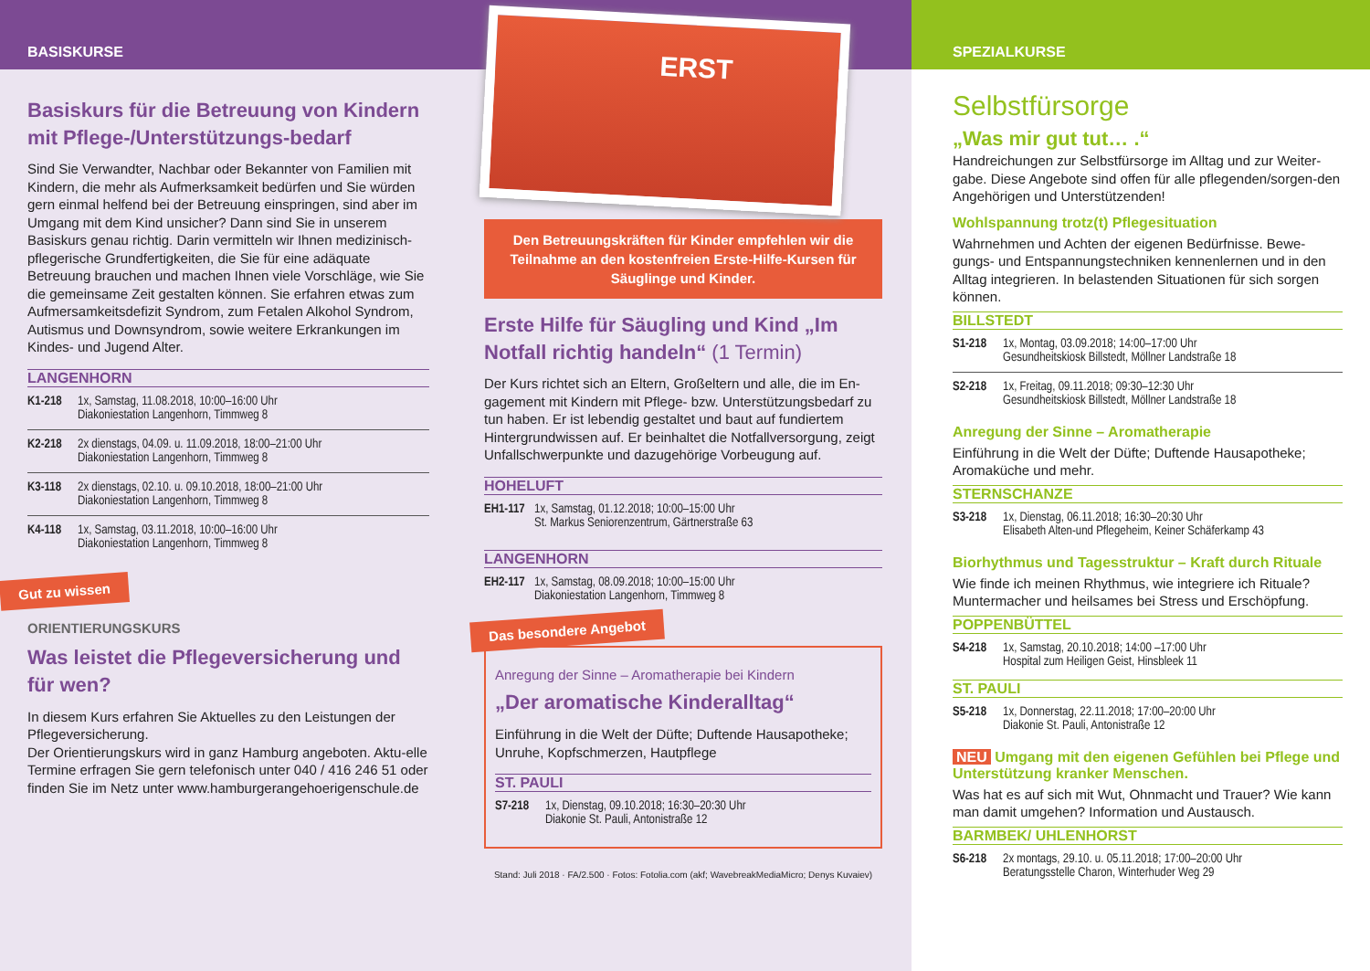BASISKURSE
Basiskurs für die Betreuung von Kindern mit Pflege-/Unterstützungs-bedarf
Sind Sie Verwandter, Nachbar oder Bekannter von Familien mit Kindern, die mehr als Aufmerksamkeit bedürfen und Sie würden gern einmal helfend bei der Betreuung einspringen, sind aber im Umgang mit dem Kind unsicher? Dann sind Sie in unserem Basiskurs genau richtig. Darin vermitteln wir Ihnen medizinisch-pflegerische Grundfertigkeiten, die Sie für eine adäquate Betreuung brauchen und machen Ihnen viele Vorschläge, wie Sie die gemeinsame Zeit gestalten können. Sie erfahren etwas zum Aufmersamkeitsdefizit Syndrom, zum Fetalen Alkohol Syndrom, Autismus und Downsyndrom, sowie weitere Erkrankungen im Kindes- und Jugend Alter.
LANGENHORN
K1-218 1x, Samstag, 11.08.2018, 10:00–16:00 Uhr
Diakoniestation Langenhorn, Timmweg 8
K2-218 2x dienstags, 04.09. u. 11.09.2018, 18:00–21:00 Uhr
Diakoniestation Langenhorn, Timmweg 8
K3-118 2x dienstags, 02.10. u. 09.10.2018, 18:00–21:00 Uhr
Diakoniestation Langenhorn, Timmweg 8
K4-118 1x, Samstag, 03.11.2018, 10:00–16:00 Uhr
Diakoniestation Langenhorn, Timmweg 8
Gut zu wissen
ORIENTIERUNGSKURS
Was leistet die Pflegeversicherung und für wen?
In diesem Kurs erfahren Sie Aktuelles zu den Leistungen der Pflegeversicherung.
Der Orientierungskurs wird in ganz Hamburg angeboten. Aktu-elle Termine erfragen Sie gern telefonisch unter 040 / 416 246 51 oder finden Sie im Netz unter www.hamburgerangehoerigenschule.de
ERST
Den Betreuungskräften für Kinder empfehlen wir die Teilnahme an den kostenfreien Erste-Hilfe-Kursen für Säuglinge und Kinder.
Erste Hilfe für Säugling und Kind „Im Notfall richtig handeln“ (1 Termin)
Der Kurs richtet sich an Eltern, Großeltern und alle, die im En-gagement mit Kindern mit Pflege- bzw. Unterstützungsbedarf zu tun haben. Er ist lebendig gestaltet und baut auf fundiertem Hintergrundwissen auf. Er beinhaltet die Notfallversorgung, zeigt Unfallschwerpunkte und dazugehörige Vorbeugung auf.
HOHELUFT
EH1-117 1x, Samstag, 01.12.2018; 10:00–15:00 Uhr
St. Markus Seniorenzentrum, Gärtnerstraße 63
LANGENHORN
EH2-117 1x, Samstag, 08.09.2018; 10:00–15:00 Uhr
Diakoniestation Langenhorn, Timmweg 8
Das besondere Angebot
Anregung der Sinne – Aromatherapie bei Kindern
„Der aromatische Kinderalltag“
Einführung in die Welt der Düfte; Duftende Hausapotheke; Unruhe, Kopfschmerzen, Hautpflege
ST. PAULI
S7-218 1x, Dienstag, 09.10.2018; 16:30–20:30 Uhr
Diakonie St. Pauli, Antonistraße 12
Stand: Juli 2018 · FA/2.500 · Fotos: Fotolia.com (akf; WavebreakMediaMicro; Denys Kuvaiev)
SPEZIALKURSE
Selbstfürsorge
„Was mir gut tut… .“
Handreichungen zur Selbstfürsorge im Alltag und zur Weiter-gabe. Diese Angebote sind offen für alle pflegenden/sorgen-den Angehörigen und Unterstützenden!
Wohlspannung trotz(t) Pflegesituation
Wahrnehmen und Achten der eigenen Bedürfnisse. Bewe-gungs- und Entspannungstechniken kennenlernen und in den Alltag integrieren. In belastenden Situationen für sich sorgen können.
BILLSTEDT
S1-218 1x, Montag, 03.09.2018; 14:00–17:00 Uhr
Gesundheitskiosk Billstedt, Möllner Landstraße 18
S2-218 1x, Freitag, 09.11.2018; 09:30–12:30 Uhr
Gesundheitskiosk Billstedt, Möllner Landstraße 18
Anregung der Sinne – Aromatherapie
Einführung in die Welt der Düfte; Duftende Hausapotheke; Aromaküche und mehr.
STERNSCHANZE
S3-218 1x, Dienstag, 06.11.2018; 16:30–20:30 Uhr
Elisabeth Alten-und Pflegeheim, Keiner Schäferkamp 43
Biorhythmus und Tagesstruktur – Kraft durch Rituale
Wie finde ich meinen Rhythmus, wie integriere ich Rituale? Muntermacher und heilsames bei Stress und Erschöpfung.
POPPENBÜTTEL
S4-218 1x, Samstag, 20.10.2018; 14:00 –17:00 Uhr
Hospital zum Heiligen Geist, Hinsbleek 11
ST. PAULI
S5-218 1x, Donnerstag, 22.11.2018; 17:00–20:00 Uhr
Diakonie St. Pauli, Antonistraße 12
NEU Umgang mit den eigenen Gefühlen bei Pflege und Unterstützung kranker Menschen.
Was hat es auf sich mit Wut, Ohnmacht und Trauer? Wie kann man damit umgehen? Information und Austausch.
BARMBEK/ UHLENHORST
S6-218 2x montags, 29.10. u. 05.11.2018; 17:00–20:00 Uhr
Beratungsstelle Charon, Winterhuder Weg 29